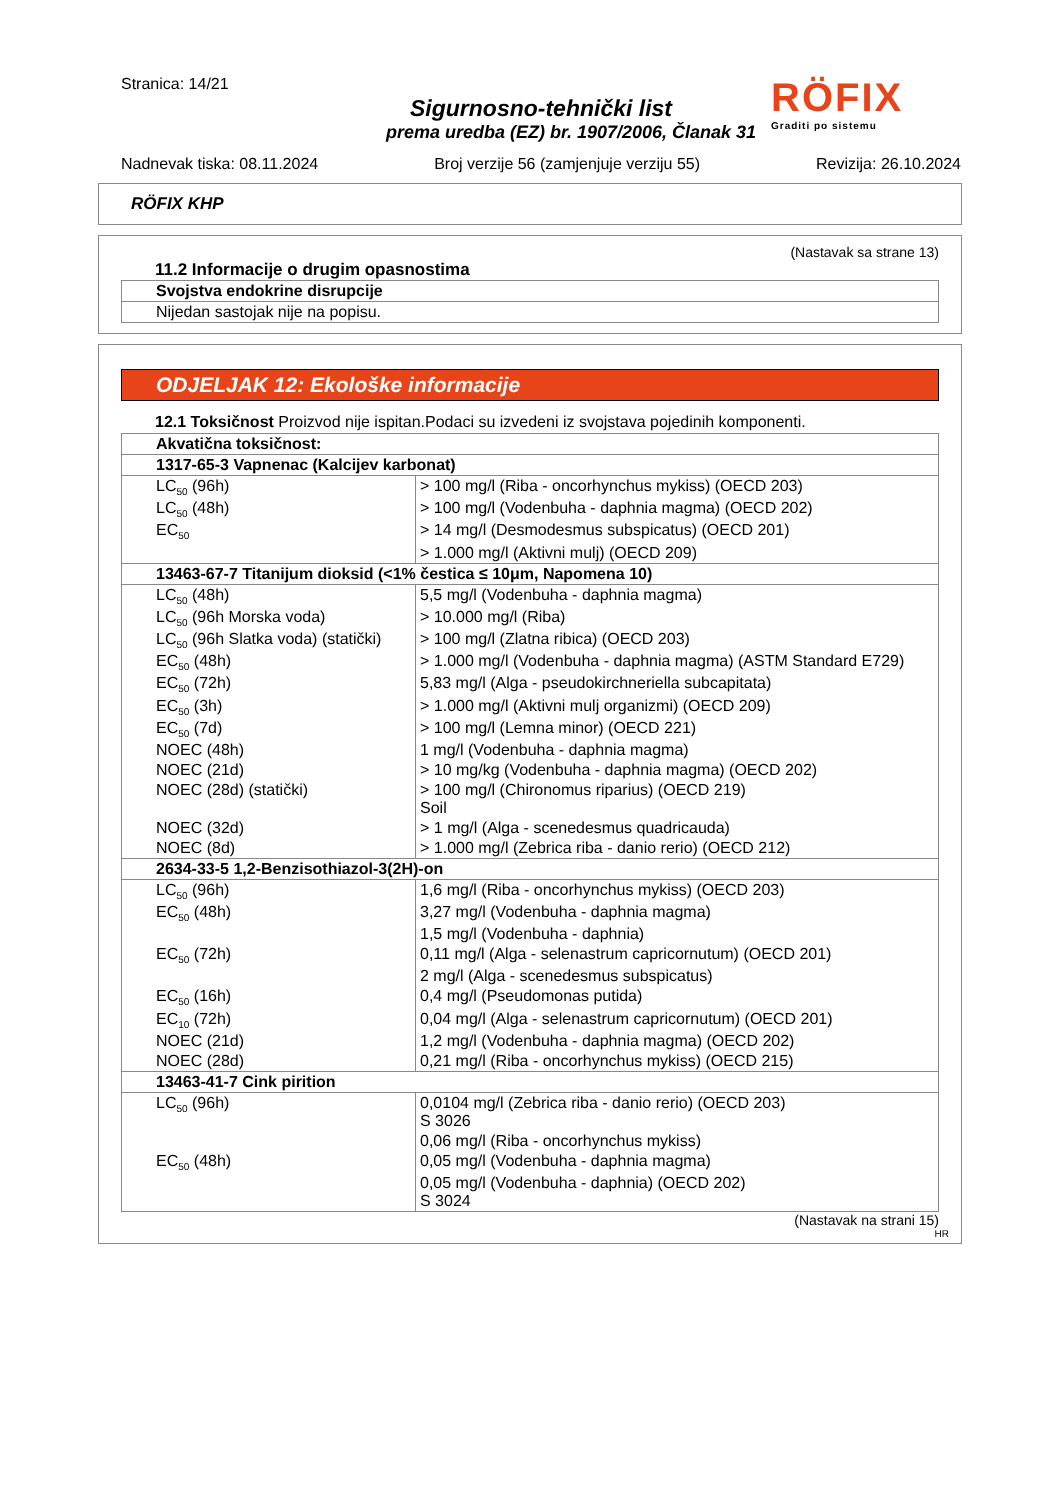RÖFIX
Graditi po sistemu
Stranica: 14/21
Sigurnosno-tehnički list
prema uredba (EZ) br. 1907/2006, Članak 31
Nadnevak tiska: 08.11.2024 Broj verzije 56 (zamjenjuje verziju 55) Revizija: 26.10.2024
RÖFIX KHP
(Nastavak sa strane 13)
11.2 Informacije o drugim opasnostima
| Svojstva endokrine disrupcije |
| Nijedan sastojak nije na popisu. |
ODJELJAK 12: Ekološke informacije
12.1 Toksičnost Proizvod nije ispitan.Podaci su izvedeni iz svojstava pojedinih komponenti.
| Akvatična toksičnost: | |
| 1317-65-3 Vapnenac (Kalcijev karbonat) | |
| LC<sub>50</sub> (96h) | > 100 mg/l (Riba - oncorhynchus mykiss) (OECD 203) |
| LC<sub>50</sub> (48h) | > 100 mg/l (Vodenbuha - daphnia magma) (OECD 202) |
| EC<sub>50</sub> | > 14 mg/l (Desmodesmus subspicatus) (OECD 201) |
| | > 1.000 mg/l (Aktivni mulj) (OECD 209) |
| 13463-67-7 Titanijum dioksid (<1% čestica ≤ 10μm, Napomena 10) | |
| LC<sub>50</sub> (48h) | 5,5 mg/l (Vodenbuha - daphnia magma) |
| LC<sub>50</sub> (96h Morska voda) | > 10.000 mg/l (Riba) |
| LC<sub>50</sub> (96h Slatka voda) (statički) | > 100 mg/l (Zlatna ribica) (OECD 203) |
| EC<sub>50</sub> (48h) | > 1.000 mg/l (Vodenbuha - daphnia magma) (ASTM Standard E729) |
| EC<sub>50</sub> (72h) | 5,83 mg/l (Alga - pseudokirchneriella subcapitata) |
| EC<sub>50</sub> (3h) | > 1.000 mg/l (Aktivni mulj organizmi) (OECD 209) |
| EC<sub>50</sub> (7d) | > 100 mg/l (Lemna minor) (OECD 221) |
| NOEC (48h) | 1 mg/l (Vodenbuha - daphnia magma) |
| NOEC (21d) | > 10 mg/kg (Vodenbuha - daphnia magma) (OECD 202) |
| NOEC (28d) (statički) | > 100 mg/l (Chironomus riparius) (OECD 219) Soil |
| NOEC (32d) | > 1 mg/l (Alga - scenedesmus quadricauda) |
| NOEC (8d) | > 1.000 mg/l (Zebrica riba - danio rerio) (OECD 212) |
| 2634-33-5 1,2-Benzisothiazol-3(2H)-on | |
| LC<sub>50</sub> (96h) | 1,6 mg/l (Riba - oncorhynchus mykiss) (OECD 203) |
| EC<sub>50</sub> (48h) | 3,27 mg/l (Vodenbuha - daphnia magma) |
| | 1,5 mg/l (Vodenbuha - daphnia) |
| EC<sub>50</sub> (72h) | 0,11 mg/l (Alga - selenastrum capricornutum) (OECD 201) |
| | 2 mg/l (Alga - scenedesmus subspicatus) |
| EC<sub>50</sub> (16h) | 0,4 mg/l (Pseudomonas putida) |
| EC<sub>10</sub> (72h) | 0,04 mg/l (Alga - selenastrum capricornutum) (OECD 201) |
| NOEC (21d) | 1,2 mg/l (Vodenbuha - daphnia magma) (OECD 202) |
| NOEC (28d) | 0,21 mg/l (Riba - oncorhynchus mykiss) (OECD 215) |
| 13463-41-7 Cink pirition | |
| LC<sub>50</sub> (96h) | 0,0104 mg/l (Zebrica riba - danio rerio) (OECD 203) S 3026 |
| | 0,06 mg/l (Riba - oncorhynchus mykiss) |
| EC<sub>50</sub> (48h) | 0,05 mg/l (Vodenbuha - daphnia magma) |
| | 0,05 mg/l (Vodenbuha - daphnia) (OECD 202) S 3024 |
(Nastavak na strani 15)
HR